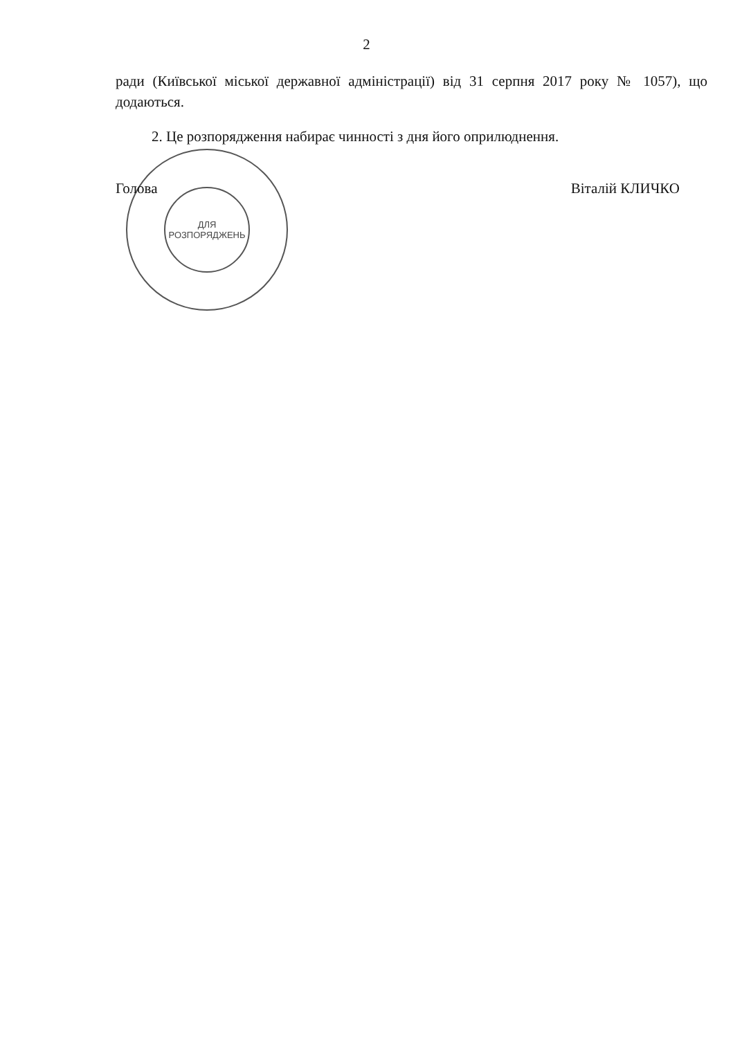2
ради (Київської міської державної адміністрації) від 31 серпня 2017 року № 1057), що додаються.
2. Це розпорядження набирає чинності з дня його оприлюднення.
Голова Віталій КЛИЧКО
ДЛЯ
РОЗПОРЯДЖЕНЬ